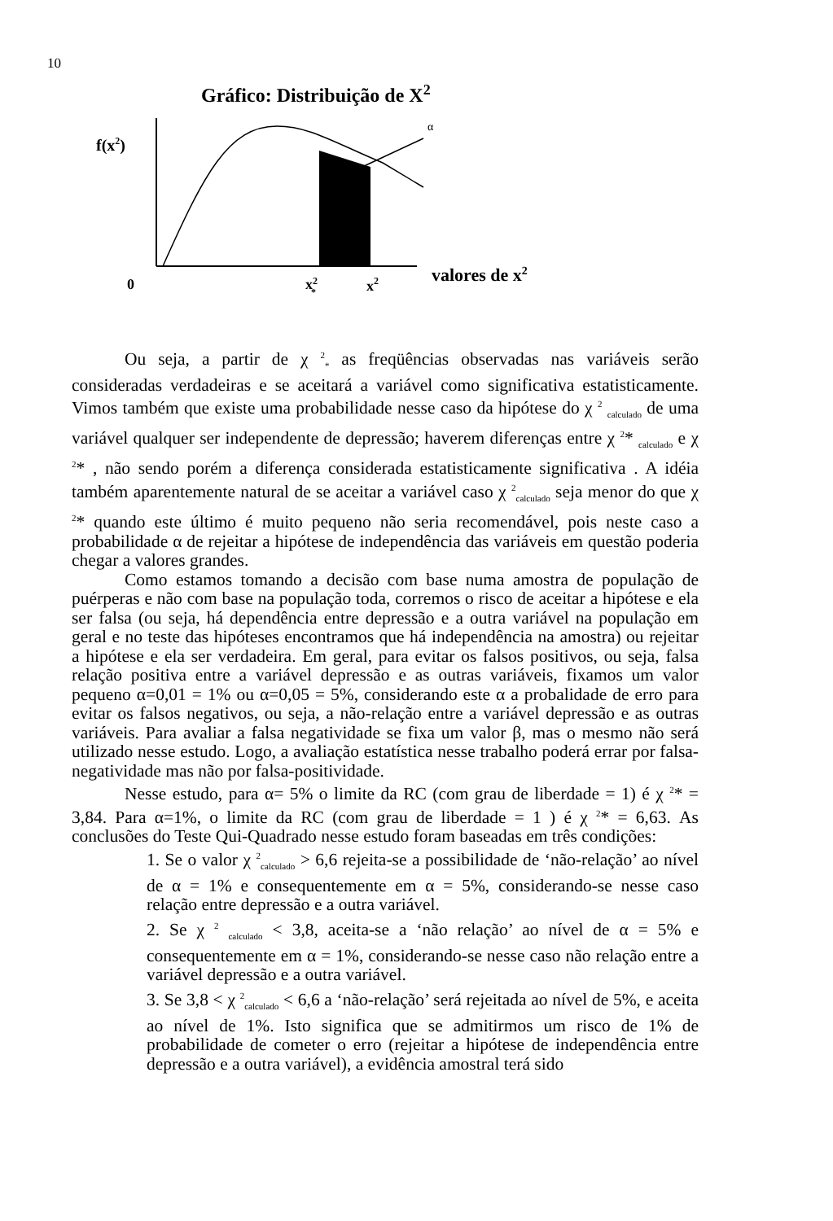10
Gráfico: Distribuição de X<sup>2</sup>
α
f(x2)
0
x2*
x2
valores de x2
Ou seja, a partir de χ <sup>2</sup><sub>*</sub> as freqüências observadas nas variáveis serão consideradas verdadeiras e se aceitará a variável como significativa estatisticamente. Vimos também que existe uma probabilidade nesse caso da hipótese do χ <sup>2</sup> <sub>calculado</sub> de uma variável qualquer ser independente de depressão; haverem diferenças entre χ <sup>2</sup>* <sub>calculado</sub> e χ <sup>2</sup>* , não sendo porém a diferença considerada estatisticamente significativa . A idéia também aparentemente natural de se aceitar a variável caso χ <sup>2</sup><sub>calculado</sub> seja menor do que χ <sup>2</sup>* quando este último é muito pequeno não seria recomendável, pois neste caso a probabilidade α de rejeitar a hipótese de independência das variáveis em questão poderia chegar a valores grandes.
Como estamos tomando a decisão com base numa amostra de população de puérperas e não com base na população toda, corremos o risco de aceitar a hipótese e ela ser falsa (ou seja, há dependência entre depressão e a outra variável na população em geral e no teste das hipóteses encontramos que há independência na amostra) ou rejeitar a hipótese e ela ser verdadeira. Em geral, para evitar os falsos positivos, ou seja, falsa relação positiva entre a variável depressão e as outras variáveis, fixamos um valor pequeno α=0,01 = 1% ou α=0,05 = 5%, considerando este α a probalidade de erro para evitar os falsos negativos, ou seja, a não-relação entre a variável depressão e as outras variáveis. Para avaliar a falsa negatividade se fixa um valor β, mas o mesmo não será utilizado nesse estudo. Logo, a avaliação estatística nesse trabalho poderá errar por falsa-negatividade mas não por falsa-positividade.
Nesse estudo, para α= 5% o limite da RC (com grau de liberdade = 1) é χ <sup>2</sup>* = 3,84. Para α=1%, o limite da RC (com grau de liberdade = 1 ) é χ <sup>2</sup>* = 6,63. As conclusões do Teste Qui-Quadrado nesse estudo foram baseadas em três condições:
1. Se o valor χ <sup>2</sup><sub>calculado</sub> > 6,6 rejeita-se a possibilidade de ‘não-relação’ ao nível de α = 1% e consequentemente em α = 5%, considerando-se nesse caso relação entre depressão e a outra variável.
2. Se χ <sup>2</sup> <sub>calculado</sub> < 3,8, aceita-se a ‘não relação’ ao nível de α = 5% e consequentemente em α = 1%, considerando-se nesse caso não relação entre a variável depressão e a outra variável.
3. Se 3,8 < χ <sup>2</sup><sub>calculado</sub> < 6,6 a ‘não-relação’ será rejeitada ao nível de 5%, e aceita ao nível de 1%. Isto significa que se admitirmos um risco de 1% de probabilidade de cometer o erro (rejeitar a hipótese de independência entre depressão e a outra variável), a evidência amostral terá sido